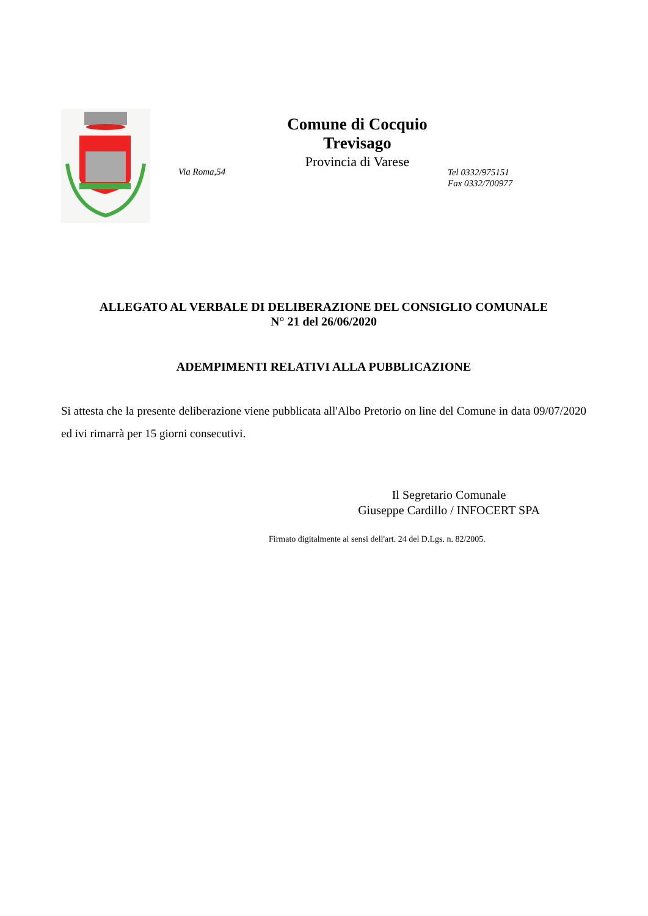Comune di Cocquio Trevisago
Provincia di Varese
Via Roma,54
Tel 0332/975151
Fax 0332/700977
ALLEGATO AL VERBALE DI DELIBERAZIONE DEL CONSIGLIO COMUNALE
N° 21 del 26/06/2020
ADEMPIMENTI RELATIVI ALLA PUBBLICAZIONE
Si attesta che la presente deliberazione viene pubblicata all'Albo Pretorio on line del Comune in data 09/07/2020 ed ivi rimarrà per 15 giorni consecutivi.
Il Segretario Comunale
Giuseppe Cardillo / INFOCERT SPA
Firmato digitalmente ai sensi dell'art. 24 del D.Lgs. n. 82/2005.